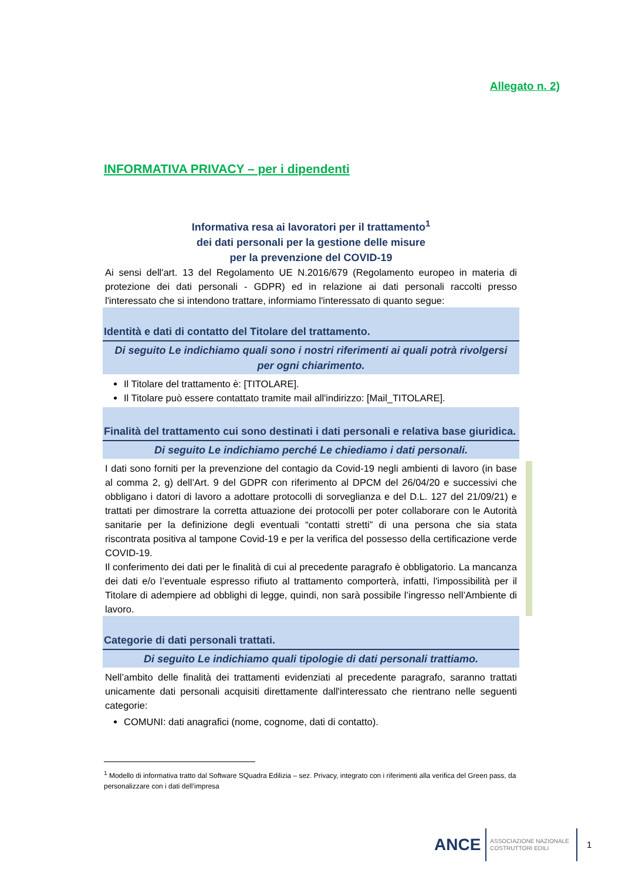Allegato n. 2)
INFORMATIVA PRIVACY – per i dipendenti
Informativa resa ai lavoratori per il trattamento<sup>1</sup>
dei dati personali per la gestione delle misure
per la prevenzione del COVID-19
Ai sensi dell'art. 13 del Regolamento UE N.2016/679 (Regolamento europeo in materia di protezione dei dati personali - GDPR) ed in relazione ai dati personali raccolti presso l'interessato che si intendono trattare, informiamo l'interessato di quanto segue:
Identità e dati di contatto del Titolare del trattamento.
Di seguito Le indichiamo quali sono i nostri riferimenti ai quali potrà rivolgersi per ogni chiarimento.
Il Titolare del trattamento è: [TITOLARE].
Il Titolare può essere contattato tramite mail all'indirizzo: [Mail_TITOLARE].
Finalità del trattamento cui sono destinati i dati personali e relativa base giuridica.
Di seguito Le indichiamo perché Le chiediamo i dati personali.
I dati sono forniti per la prevenzione del contagio da Covid-19 negli ambienti di lavoro (in base al comma 2, g) dell’Art. 9 del GDPR con riferimento al DPCM del 26/04/20 e successivi che obbligano i datori di lavoro a adottare protocolli di sorveglianza e del D.L. 127 del 21/09/21) e trattati per dimostrare la corretta attuazione dei protocolli per poter collaborare con le Autorità sanitarie per la definizione degli eventuali “contatti stretti” di una persona che sia stata riscontrata positiva al tampone Covid-19 e per la verifica del possesso della certificazione verde COVID-19.
Il conferimento dei dati per le finalità di cui al precedente paragrafo è obbligatorio. La mancanza dei dati e/o l’eventuale espresso rifiuto al trattamento comporterà, infatti, l'impossibilità per il Titolare di adempiere ad obblighi di legge, quindi, non sarà possibile l’ingresso nell’Ambiente di lavoro.
Categorie di dati personali trattati.
Di seguito Le indichiamo quali tipologie di dati personali trattiamo.
Nell’ambito delle finalità dei trattamenti evidenziati al precedente paragrafo, saranno trattati unicamente dati personali acquisiti direttamente dall'interessato che rientrano nelle seguenti categorie:
COMUNI: dati anagrafici (nome, cognome, dati di contatto).
<sup>1</sup> Modello di informativa tratto dal Software SQuadra Edilizia – sez. Privacy, integrato con i riferimenti alla verifica del Green pass, da personalizzare con i dati dell’impresa
ANCE
ASSOCIAZIONE NAZIONALE
COSTRUTTORI EDILI
1